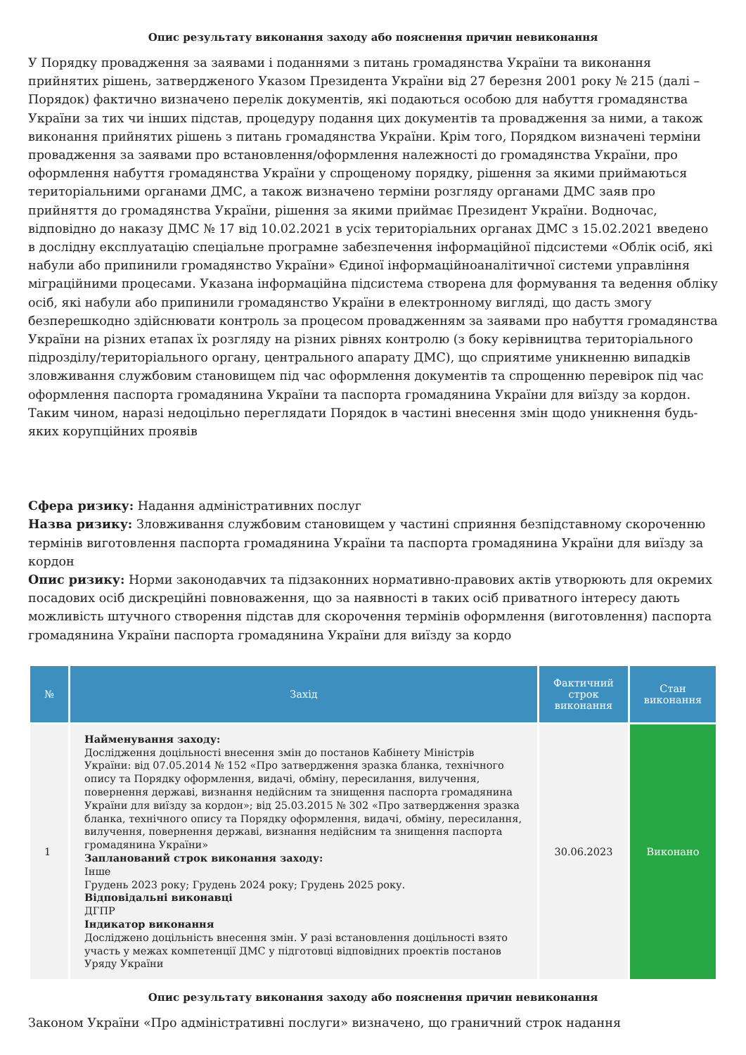Опис результату виконання заходу або пояснення причин невиконання
У Порядку провадження за заявами і поданнями з питань громадянства України та виконання прийнятих рішень, затвердженого Указом Президента України від 27 березня 2001 року № 215 (далі – Порядок) фактично визначено перелік документів, які подаються особою для набуття громадянства України за тих чи інших підстав, процедуру подання цих документів та провадження за ними, а також виконання прийнятих рішень з питань громадянства України. Крім того, Порядком визначені терміни провадження за заявами про встановлення/оформлення належності до громадянства України, про оформлення набуття громадянства України у спрощеному порядку, рішення за якими приймаються територіальними органами ДМС, а також визначено терміни розгляду органами ДМС заяв про прийняття до громадянства України, рішення за якими приймає Президент України. Водночас, відповідно до наказу ДМС № 17 від 10.02.2021 в усіх територіальних органах ДМС з 15.02.2021 введено в дослідну експлуатацію спеціальне програмне забезпечення інформаційної підсистеми «Облік осіб, які набули або припинили громадянство України» Єдиної інформаційноаналітичної системи управління міграційними процесами. Указана інформаційна підсистема створена для формування та ведення обліку осіб, які набули або припинили громадянство України в електронному вигляді, що дасть змогу безперешкодно здійснювати контроль за процесом провадженням за заявами про набуття громадянства України на різних етапах їх розгляду на різних рівнях контролю (з боку керівництва територіального підрозділу/територіального органу, центрального апарату ДМС), що сприятиме уникненню випадків зловживання службовим становищем під час оформлення документів та спрощенню перевірок під час оформлення паспорта громадянина України та паспорта громадянина України для виїзду за кордон. Таким чином, наразі недоцільно переглядати Порядок в частині внесення змін щодо уникнення будь-яких корупційних проявів
Сфера ризику: Надання адміністративних послуг
Назва ризику: Зловживання службовим становищем у частині сприяння безпідставному скороченню термінів виготовлення паспорта громадянина України та паспорта громадянина України для виїзду за кордон
Опис ризику: Норми законодавчих та підзаконних нормативно-правових актів утворюють для окремих посадових осіб дискреційні повноваження, що за наявності в таких осіб приватного інтересу дають можливість штучного створення підстав для скорочення термінів оформлення (виготовлення) паспорта громадянина України паспорта громадянина України для виїзду за кордо
| № | Захід | Фактичний строк виконання | Стан виконання |
| --- | --- | --- | --- |
| 1 | Найменування заходу: Дослідження доцільності внесення змін до постанов Кабінету Міністрів України: від 07.05.2014 № 152 «Про затвердження зразка бланка, технічного опису та Порядку оформлення, видачі, обміну, пересилання, вилучення, повернення державі, визнання недійсним та знищення паспорта громадянина України для виїзду за кордон»; від 25.03.2015 № 302 «Про затвердження зразка бланка, технічного опису та Порядку оформлення, видачі, обміну, пересилання, вилучення, повернення державі, визнання недійсним та знищення паспорта громадянина України» Запланований строк виконання заходу: Інше Грудень 2023 року; Грудень 2024 року; Грудень 2025 року. Відповідальні виконавці ДГПР Індикатор виконання Досліджено доцільність внесення змін. У разі встановлення доцільності взято участь у межах компетенції ДМС у підготовці відповідних проектів постанов Уряду України | 30.06.2023 | Виконано |
Опис результату виконання заходу або пояснення причин невиконання
Законом України «Про адміністративні послуги» визначено, що граничний строк надання